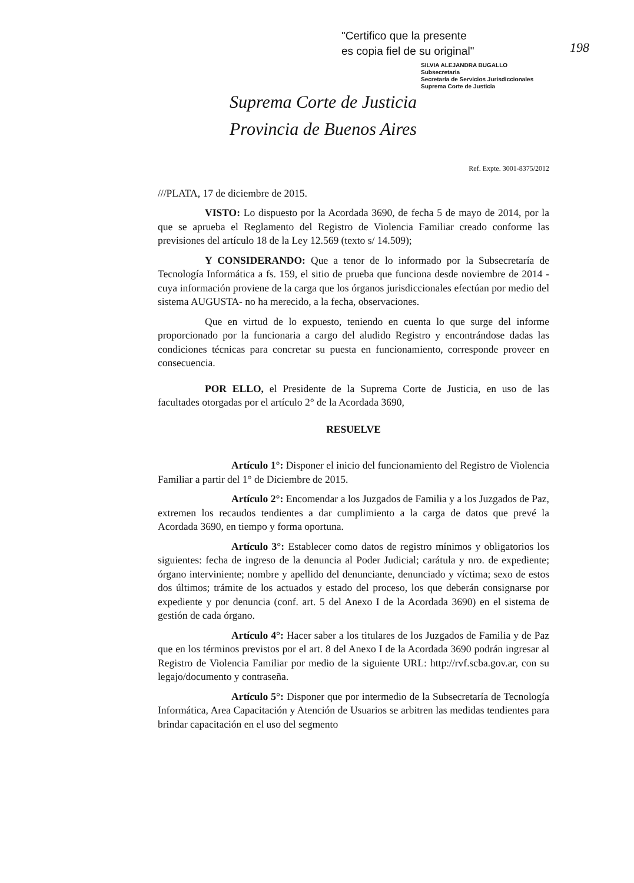"Certifico que la presente
es copia fiel de su original"
SILVIA ALEJANDRA BUGALLO
Subsecretaria
Secretaría de Servicios Jurisdiccionales
Suprema Corte de Justicia
198
Suprema Corte de Justicia
Provincia de Buenos Aires
Ref. Expte. 3001-8375/2012
///PLATA, 17 de diciembre de 2015.
VISTO: Lo dispuesto por la Acordada 3690, de fecha 5 de mayo de 2014, por la que se aprueba el Reglamento del Registro de Violencia Familiar creado conforme las previsiones del artículo 18 de la Ley 12.569 (texto s/ 14.509);
Y CONSIDERANDO: Que a tenor de lo informado por la Subsecretaría de Tecnología Informática a fs. 159, el sitio de prueba que funciona desde noviembre de 2014 -cuya información proviene de la carga que los órganos jurisdiccionales efectúan por medio del sistema AUGUSTA- no ha merecido, a la fecha, observaciones.
Que en virtud de lo expuesto, teniendo en cuenta lo que surge del informe proporcionado por la funcionaria a cargo del aludido Registro y encontrándose dadas las condiciones técnicas para concretar su puesta en funcionamiento, corresponde proveer en consecuencia.
POR ELLO, el Presidente de la Suprema Corte de Justicia, en uso de las facultades otorgadas por el artículo 2° de la Acordada 3690,
RESUELVE
Artículo 1°: Disponer el inicio del funcionamiento del Registro de Violencia Familiar a partir del 1° de Diciembre de 2015.
Artículo 2°: Encomendar a los Juzgados de Familia y a los Juzgados de Paz, extremen los recaudos tendientes a dar cumplimiento a la carga de datos que prevé la Acordada 3690, en tiempo y forma oportuna.
Artículo 3°: Establecer como datos de registro mínimos y obligatorios los siguientes: fecha de ingreso de la denuncia al Poder Judicial; carátula y nro. de expediente; órgano interviniente; nombre y apellido del denunciante, denunciado y víctima; sexo de estos dos últimos; trámite de los actuados y estado del proceso, los que deberán consignarse por expediente y por denuncia (conf. art. 5 del Anexo I de la Acordada 3690) en el sistema de gestión de cada órgano.
Artículo 4°: Hacer saber a los titulares de los Juzgados de Familia y de Paz que en los términos previstos por el art. 8 del Anexo I de la Acordada 3690 podrán ingresar al Registro de Violencia Familiar por medio de la siguiente URL: http://rvf.scba.gov.ar, con su legajo/documento y contraseña.
Artículo 5°: Disponer que por intermedio de la Subsecretaría de Tecnología Informática, Area Capacitación y Atención de Usuarios se arbitren las medidas tendientes para brindar capacitación en el uso del segmento